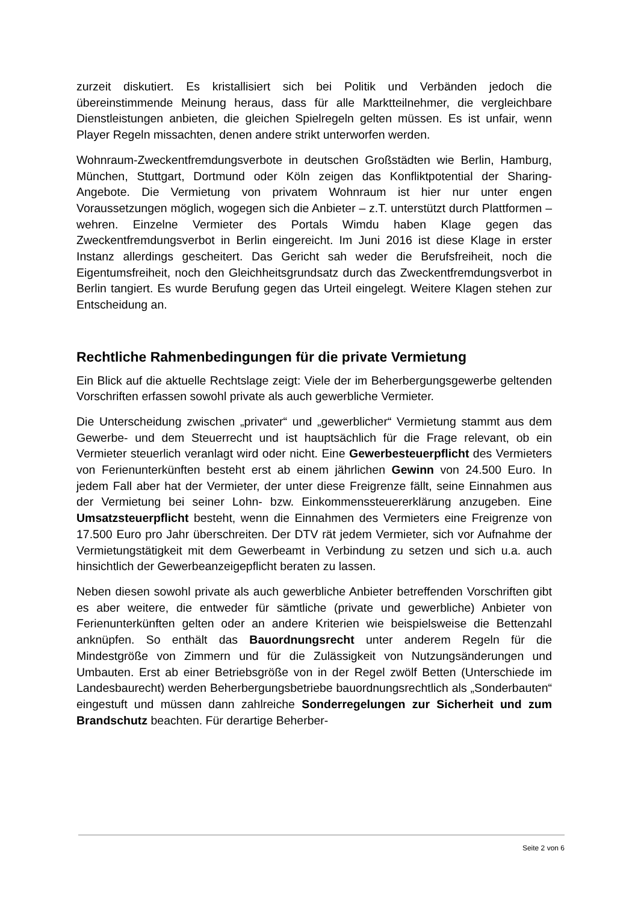zurzeit diskutiert. Es kristallisiert sich bei Politik und Verbänden jedoch die übereinstimmende Meinung heraus, dass für alle Marktteilnehmer, die vergleichbare Dienstleistungen anbieten, die gleichen Spielregeln gelten müssen. Es ist unfair, wenn Player Regeln missachten, denen andere strikt unterworfen werden.
Wohnraum-Zweckentfremdungsverbote in deutschen Großstädten wie Berlin, Hamburg, München, Stuttgart, Dortmund oder Köln zeigen das Konfliktpotential der Sharing-Angebote. Die Vermietung von privatem Wohnraum ist hier nur unter engen Voraussetzungen möglich, wogegen sich die Anbieter – z.T. unterstützt durch Plattformen – wehren. Einzelne Vermieter des Portals Wimdu haben Klage gegen das Zweckentfremdungsverbot in Berlin eingereicht. Im Juni 2016 ist diese Klage in erster Instanz allerdings gescheitert. Das Gericht sah weder die Berufsfreiheit, noch die Eigentumsfreiheit, noch den Gleichheitsgrundsatz durch das Zweckentfremdungsverbot in Berlin tangiert. Es wurde Berufung gegen das Urteil eingelegt. Weitere Klagen stehen zur Entscheidung an.
Rechtliche Rahmenbedingungen für die private Vermietung
Ein Blick auf die aktuelle Rechtslage zeigt: Viele der im Beherbergungsgewerbe geltenden Vorschriften erfassen sowohl private als auch gewerbliche Vermieter.
Die Unterscheidung zwischen „privater“ und „gewerblicher“ Vermietung stammt aus dem Gewerbe- und dem Steuerrecht und ist hauptsächlich für die Frage relevant, ob ein Vermieter steuerlich veranlagt wird oder nicht. Eine Gewerbesteuerpflicht des Vermieters von Ferienunterkünften besteht erst ab einem jährlichen Gewinn von 24.500 Euro. In jedem Fall aber hat der Vermieter, der unter diese Freigrenze fällt, seine Einnahmen aus der Vermietung bei seiner Lohn- bzw. Einkommenssteuererklärung anzugeben. Eine Umsatzsteuerpflicht besteht, wenn die Einnahmen des Vermieters eine Freigrenze von 17.500 Euro pro Jahr überschreiten. Der DTV rät jedem Vermieter, sich vor Aufnahme der Vermietungstätigkeit mit dem Gewerbeamt in Verbindung zu setzen und sich u.a. auch hinsichtlich der Gewerbeanzeigepflicht beraten zu lassen.
Neben diesen sowohl private als auch gewerbliche Anbieter betreffenden Vorschriften gibt es aber weitere, die entweder für sämtliche (private und gewerbliche) Anbieter von Ferienunterkünften gelten oder an andere Kriterien wie beispielsweise die Bettenzahl anknüpfen. So enthält das Bauordnungsrecht unter anderem Regeln für die Mindestgröße von Zimmern und für die Zulässigkeit von Nutzungsänderungen und Umbauten. Erst ab einer Betriebsgröße von in der Regel zwölf Betten (Unterschiede im Landesbaurecht) werden Beherbergungsbetriebe bauordnungsrechtlich als „Sonderbauten“ eingestuft und müssen dann zahlreiche Sonderregelungen zur Sicherheit und zum Brandschutz beachten. Für derartige Beherber-
Seite 2 von 6